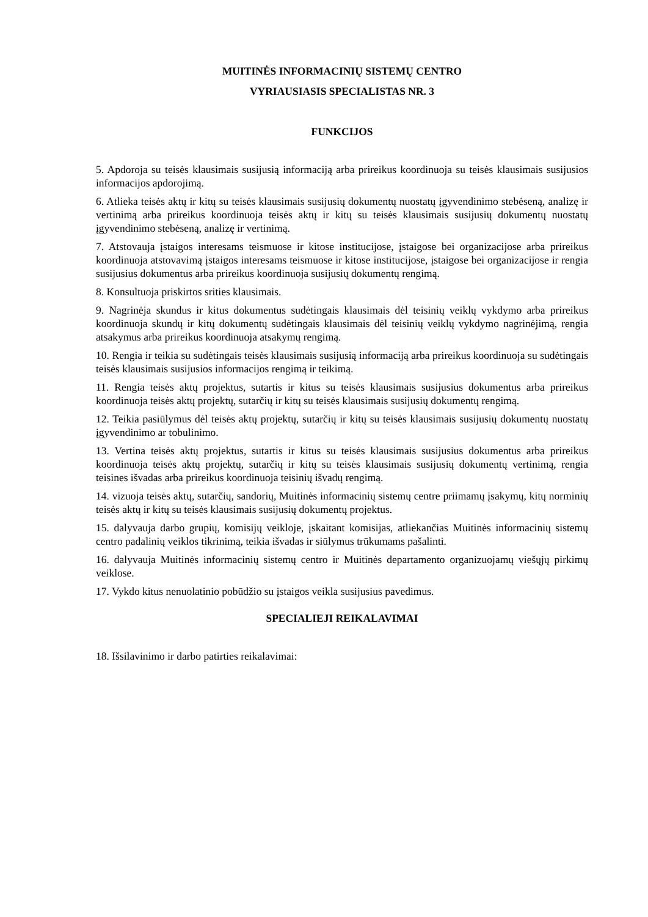MUITINĖS INFORMACINIŲ SISTEMŲ CENTRO
VYRIAUSIASIS SPECIALISTAS NR. 3
FUNKCIJOS
5. Apdoroja su teisės klausimais susijusią informaciją arba prireikus koordinuoja su teisės klausimais susijusios informacijos apdorojimą.
6. Atlieka teisės aktų ir kitų su teisės klausimais susijusių dokumentų nuostatų įgyvendinimo stebėseną, analizę ir vertinimą arba prireikus koordinuoja teisės aktų ir kitų su teisės klausimais susijusių dokumentų nuostatų įgyvendinimo stebėseną, analizę ir vertinimą.
7. Atstovauja įstaigos interesams teismuose ir kitose institucijose, įstaigose bei organizacijose arba prireikus koordinuoja atstovavimą įstaigos interesams teismuose ir kitose institucijose, įstaigose bei organizacijose ir rengia susijusius dokumentus arba prireikus koordinuoja susijusių dokumentų rengimą.
8. Konsultuoja priskirtos srities klausimais.
9. Nagrinėja skundus ir kitus dokumentus sudėtingais klausimais dėl teisinių veiklų vykdymo arba prireikus koordinuoja skundų ir kitų dokumentų sudėtingais klausimais dėl teisinių veiklų vykdymo nagrinėjimą, rengia atsakymus arba prireikus koordinuoja atsakymų rengimą.
10. Rengia ir teikia su sudėtingais teisės klausimais susijusią informaciją arba prireikus koordinuoja su sudėtingais teisės klausimais susijusios informacijos rengimą ir teikimą.
11. Rengia teisės aktų projektus, sutartis ir kitus su teisės klausimais susijusius dokumentus arba prireikus koordinuoja teisės aktų projektų, sutarčių ir kitų su teisės klausimais susijusių dokumentų rengimą.
12. Teikia pasiūlymus dėl teisės aktų projektų, sutarčių ir kitų su teisės klausimais susijusių dokumentų nuostatų įgyvendinimo ar tobulinimo.
13. Vertina teisės aktų projektus, sutartis ir kitus su teisės klausimais susijusius dokumentus arba prireikus koordinuoja teisės aktų projektų, sutarčių ir kitų su teisės klausimais susijusių dokumentų vertinimą, rengia teisines išvadas arba prireikus koordinuoja teisinių išvadų rengimą.
14. vizuoja teisės aktų, sutarčių, sandorių, Muitinės informacinių sistemų centre priimamų įsakymų, kitų norminių teisės aktų ir kitų su teisės klausimais susijusių dokumentų projektus.
15. dalyvauja darbo grupių, komisijų veikloje, įskaitant komisijas, atliekančias Muitinės informacinių sistemų centro padalinių veiklos tikrinimą, teikia išvadas ir siūlymus trūkumams pašalinti.
16. dalyvauja Muitinės informacinių sistemų centro ir Muitinės departamento organizuojamų viešųjų pirkimų veiklose.
17. Vykdo kitus nenuolatinio pobūdžio su įstaigos veikla susijusius pavedimus.
SPECIALIEJI REIKALAVIMAI
18. Išsilavinimo ir darbo patirties reikalavimai: